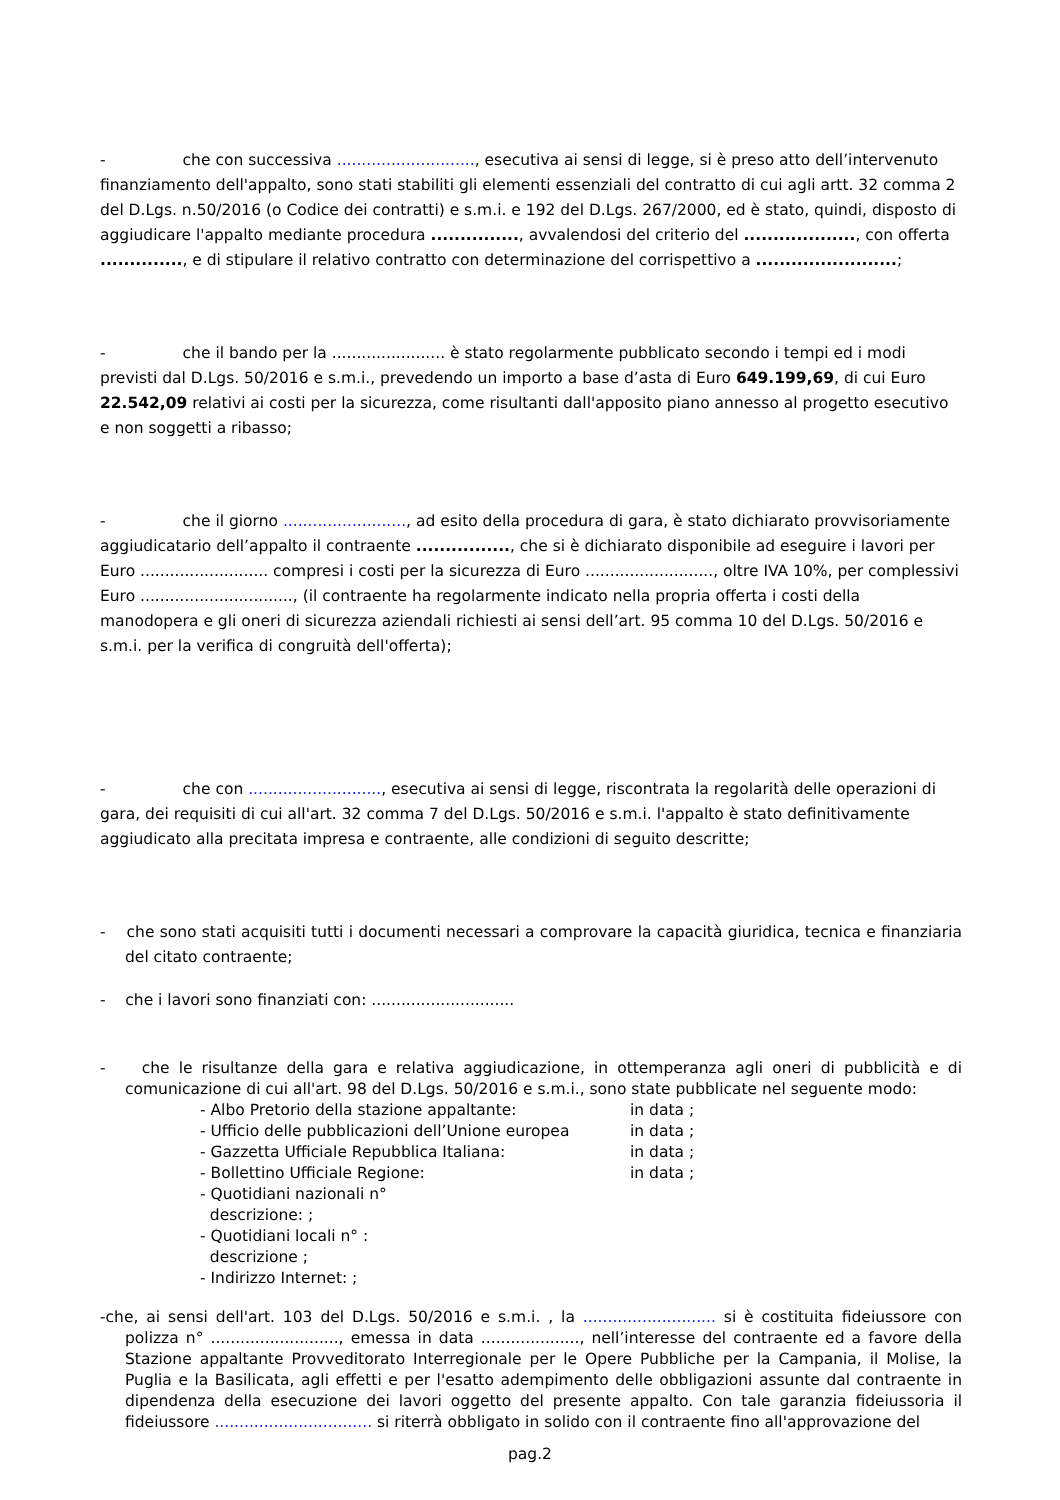- che con successiva ............................, esecutiva ai sensi di legge, si è preso atto dell’intervenuto finanziamento dell'appalto, sono stati stabiliti gli elementi essenziali del contratto di cui agli artt. 32 comma 2 del D.Lgs. n.50/2016 (o Codice dei contratti) e s.m.i. e 192 del D.Lgs. 267/2000, ed è stato, quindi, disposto di aggiudicare l'appalto mediante procedura ..............., avvalendosi del criterio del ..................., con offerta .............., e di stipulare il relativo contratto con determinazione del corrispettivo a ........................;
- che il bando per la ....................... è stato regolarmente pubblicato secondo i tempi ed i modi previsti dal D.Lgs. 50/2016 e s.m.i., prevedendo un importo a base d’asta di Euro 649.199,69, di cui Euro 22.542,09 relativi ai costi per la sicurezza, come risultanti dall'apposito piano annesso al progetto esecutivo e non soggetti a ribasso;
- che il giorno ........................., ad esito della procedura di gara, è stato dichiarato provvisoriamente aggiudicatario dell’appalto il contraente ................, che si è dichiarato disponibile ad eseguire i lavori per Euro .......................... compresi i costi per la sicurezza di Euro .........................., oltre IVA 10%, per complessivi Euro ..............................., (il contraente ha regolarmente indicato nella propria offerta i costi della manodopera e gli oneri di sicurezza aziendali richiesti ai sensi dell’art. 95 comma 10 del D.Lgs. 50/2016 e s.m.i. per la verifica di congruità dell'offerta);
- che con ..........................., esecutiva ai sensi di legge, riscontrata la regolarità delle operazioni di gara, dei requisiti di cui all'art. 32 comma 7 del D.Lgs. 50/2016 e s.m.i. l'appalto è stato definitivamente aggiudicato alla precitata impresa e contraente, alle condizioni di seguito descritte;
- che sono stati acquisiti tutti i documenti necessari a comprovare la capacità giuridica, tecnica e finanziaria del citato contraente;
- che i lavori sono finanziati con: .............................
- che le risultanze della gara e relativa aggiudicazione, in ottemperanza agli oneri di pubblicità e di comunicazione di cui all'art. 98 del D.Lgs. 50/2016 e s.m.i., sono state pubblicate nel seguente modo:
| - Albo Pretorio della stazione appaltante: | in data ; |
| - Ufficio delle pubblicazioni dell’Unione europea | in data ; |
| - Gazzetta Ufficiale Repubblica Italiana: | in data ; |
| - Bollettino Ufficiale Regione: | in data ; |
| - Quotidiani nazionali n° descrizione: ; | |
| - Quotidiani locali n° : descrizione ; | |
| - Indirizzo Internet: ; | |
-che, ai sensi dell'art. 103 del D.Lgs. 50/2016 e s.m.i. , la ........................... si è costituita fideiussore con polizza n° .........................., emessa in data ...................., nell’interesse del contraente ed a favore della Stazione appaltante Provveditorato Interregionale per le Opere Pubbliche per la Campania, il Molise, la Puglia e la Basilicata, agli effetti e per l'esatto adempimento delle obbligazioni assunte dal contraente in dipendenza della esecuzione dei lavori oggetto del presente appalto. Con tale garanzia fideiussoria il fideiussore ................................ si riterrà obbligato in solido con il contraente fino all'approvazione del
pag.2